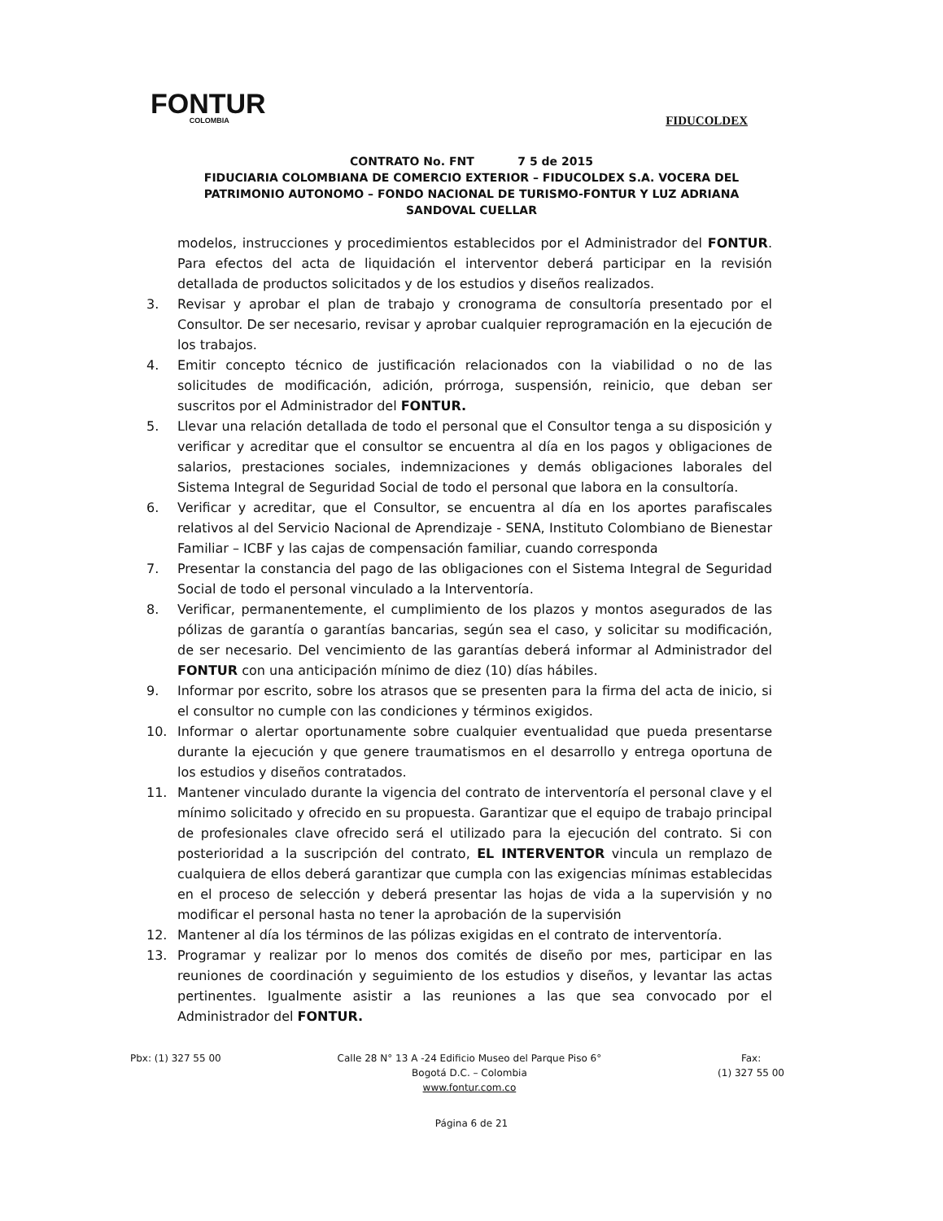FONTUR
COLOMBIA
FIDUCOLDEX
CONTRATO No. FNT 7 5 de 2015
FIDUCIARIA COLOMBIANA DE COMERCIO EXTERIOR – FIDUCOLDEX S.A. VOCERA DEL PATRIMONIO AUTONOMO – FONDO NACIONAL DE TURISMO-FONTUR Y LUZ ADRIANA SANDOVAL CUELLAR
modelos, instrucciones y procedimientos establecidos por el Administrador del FONTUR. Para efectos del acta de liquidación el interventor deberá participar en la revisión detallada de productos solicitados y de los estudios y diseños realizados.
3. Revisar y aprobar el plan de trabajo y cronograma de consultoría presentado por el Consultor. De ser necesario, revisar y aprobar cualquier reprogramación en la ejecución de los trabajos.
4. Emitir concepto técnico de justificación relacionados con la viabilidad o no de las solicitudes de modificación, adición, prórroga, suspensión, reinicio, que deban ser suscritos por el Administrador del FONTUR.
5. Llevar una relación detallada de todo el personal que el Consultor tenga a su disposición y verificar y acreditar que el consultor se encuentra al día en los pagos y obligaciones de salarios, prestaciones sociales, indemnizaciones y demás obligaciones laborales del Sistema Integral de Seguridad Social de todo el personal que labora en la consultoría.
6. Verificar y acreditar, que el Consultor, se encuentra al día en los aportes parafiscales relativos al del Servicio Nacional de Aprendizaje - SENA, Instituto Colombiano de Bienestar Familiar – ICBF y las cajas de compensación familiar, cuando corresponda
7. Presentar la constancia del pago de las obligaciones con el Sistema Integral de Seguridad Social de todo el personal vinculado a la Interventoría.
8. Verificar, permanentemente, el cumplimiento de los plazos y montos asegurados de las pólizas de garantía o garantías bancarias, según sea el caso, y solicitar su modificación, de ser necesario. Del vencimiento de las garantías deberá informar al Administrador del FONTUR con una anticipación mínimo de diez (10) días hábiles.
9. Informar por escrito, sobre los atrasos que se presenten para la firma del acta de inicio, si el consultor no cumple con las condiciones y términos exigidos.
10. Informar o alertar oportunamente sobre cualquier eventualidad que pueda presentarse durante la ejecución y que genere traumatismos en el desarrollo y entrega oportuna de los estudios y diseños contratados.
11. Mantener vinculado durante la vigencia del contrato de interventoría el personal clave y el mínimo solicitado y ofrecido en su propuesta. Garantizar que el equipo de trabajo principal de profesionales clave ofrecido será el utilizado para la ejecución del contrato. Si con posterioridad a la suscripción del contrato, EL INTERVENTOR vincula un remplazo de cualquiera de ellos deberá garantizar que cumpla con las exigencias mínimas establecidas en el proceso de selección y deberá presentar las hojas de vida a la supervisión y no modificar el personal hasta no tener la aprobación de la supervisión
12. Mantener al día los términos de las pólizas exigidas en el contrato de interventoría.
13. Programar y realizar por lo menos dos comités de diseño por mes, participar en las reuniones de coordinación y seguimiento de los estudios y diseños, y levantar las actas pertinentes. Igualmente asistir a las reuniones a las que sea convocado por el Administrador del FONTUR.
Pbx: (1) 327 55 00 Calle 28 N° 13 A -24 Edificio Museo del Parque Piso 6°
Bogotá D.C. – Colombia
www.fontur.com.co
Fax:
(1) 327 55 00
Página 6 de 21